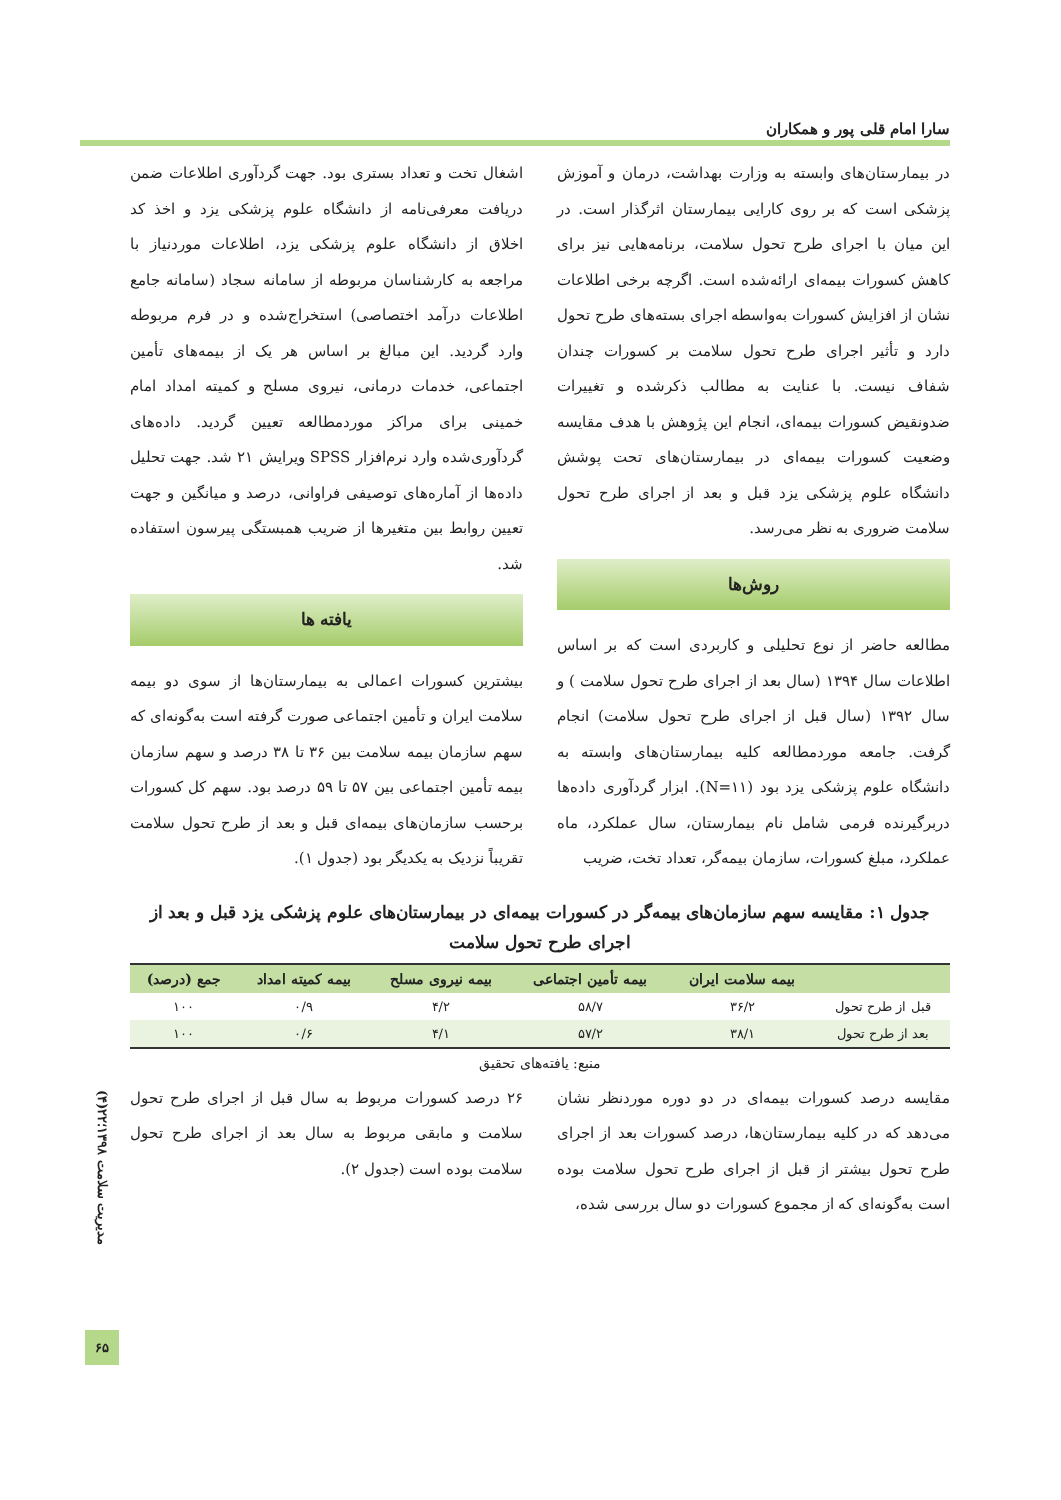سارا امام قلی پور و همکاران
در بیمارستان‌های وابسته به وزارت بهداشت، درمان و آموزش پزشکی است که بر روی کارایی بیمارستان اثرگذار است. در این میان با اجرای طرح تحول سلامت، برنامه‌هایی نیز برای کاهش کسورات بیمه‌ای ارائه‌شده است. اگرچه برخی اطلاعات نشان از افزایش کسورات به‌واسطه اجرای بسته‌های طرح تحول دارد و تأثیر اجرای طرح تحول سلامت بر کسورات چندان شفاف نیست. با عنایت به مطالب ذکرشده و تغییرات ضدونقیض کسورات بیمه‌ای، انجام این پژوهش با هدف مقایسه وضعیت کسورات بیمه‌ای در بیمارستان‌های تحت پوشش دانشگاه علوم پزشکی یزد قبل و بعد از اجرای طرح تحول سلامت ضروری به نظر می‌رسد.
روش‌ها
مطالعه حاضر از نوع تحلیلی و کاربردی است که بر اساس اطلاعات سال ۱۳۹۴ (سال بعد از اجرای طرح تحول سلامت ) و سال ۱۳۹۲ (سال قبل از اجرای طرح تحول سلامت) انجام گرفت. جامعه موردمطالعه کلیه بیمارستان‌های وابسته به دانشگاه علوم پزشکی یزد بود (N=۱۱). ابزار گردآوری داده‌ها دربرگیرنده فرمی شامل نام بیمارستان، سال عملکرد، ماه عملکرد، مبلغ کسورات، سازمان بیمه‌گر، تعداد تخت، ضریب
اشغال تخت و تعداد بستری بود. جهت گردآوری اطلاعات ضمن دریافت معرفی‌نامه از دانشگاه علوم پزشکی یزد و اخذ کد اخلاق از دانشگاه علوم پزشکی یزد، اطلاعات موردنیاز با مراجعه به کارشناسان مربوطه از سامانه سجاد (سامانه جامع اطلاعات درآمد اختصاصی) استخراج‌شده و در فرم مربوطه وارد گردید. این مبالغ بر اساس هر یک از بیمه‌های تأمین اجتماعی، خدمات درمانی، نیروی مسلح و کمیته امداد امام خمینی برای مراکز موردمطالعه تعیین گردید. داده‌های گردآوری‌شده وارد نرم‌افزار SPSS ویرایش ۲۱ شد. جهت تحلیل داده‌ها از آماره‌های توصیفی فراوانی، درصد و میانگین و جهت تعیین روابط بین متغیرها از ضریب همبستگی پیرسون استفاده شد.
یافته ها
بیشترین کسورات اعمالی به بیمارستان‌ها از سوی دو بیمه سلامت ایران و تأمین اجتماعی صورت گرفته است به‌گونه‌ای که سهم سازمان بیمه سلامت بین ۳۶ تا ۳۸ درصد و سهم سازمان بیمه تأمین اجتماعی بین ۵۷ تا ۵۹ درصد بود. سهم کل کسورات برحسب سازمان‌های بیمه‌ای قبل و بعد از طرح تحول سلامت تقریباً نزدیک به یکدیگر بود (جدول ۱).
جدول ۱: مقایسه سهم سازمان‌های بیمه‌گر در کسورات بیمه‌ای در بیمارستان‌های علوم پزشکی یزد قبل و بعد از اجرای طرح تحول سلامت
| | بیمه سلامت ایران | بیمه تأمین اجتماعی | بیمه نیروی مسلح | بیمه کمیته امداد | جمع (درصد) |
| --- | --- | --- | --- | --- | --- |
| قبل از طرح تحول | ۳۶/۲ | ۵۸/۷ | ۴/۲ | ۰/۹ | ۱۰۰ |
| بعد از طرح تحول | ۳۸/۱ | ۵۷/۲ | ۴/۱ | ۰/۶ | ۱۰۰ |
منبع: یافته‌های تحقیق
مقایسه درصد کسورات بیمه‌ای در دو دوره موردنظر نشان می‌دهد که در کلیه بیمارستان‌ها، درصد کسورات بعد از اجرای طرح تحول بیشتر از قبل از اجرای طرح تحول سلامت بوده است به‌گونه‌ای که از مجموع کسورات دو سال بررسی شده،
۲۶ درصد کسورات مربوط به سال قبل از اجرای طرح تحول سلامت و مابقی مربوط به سال بعد از اجرای طرح تحول سلامت بوده است (جدول ۲).
مدیریت سلامت ۱۳۹۸؛۲۲(۴)
۶۵